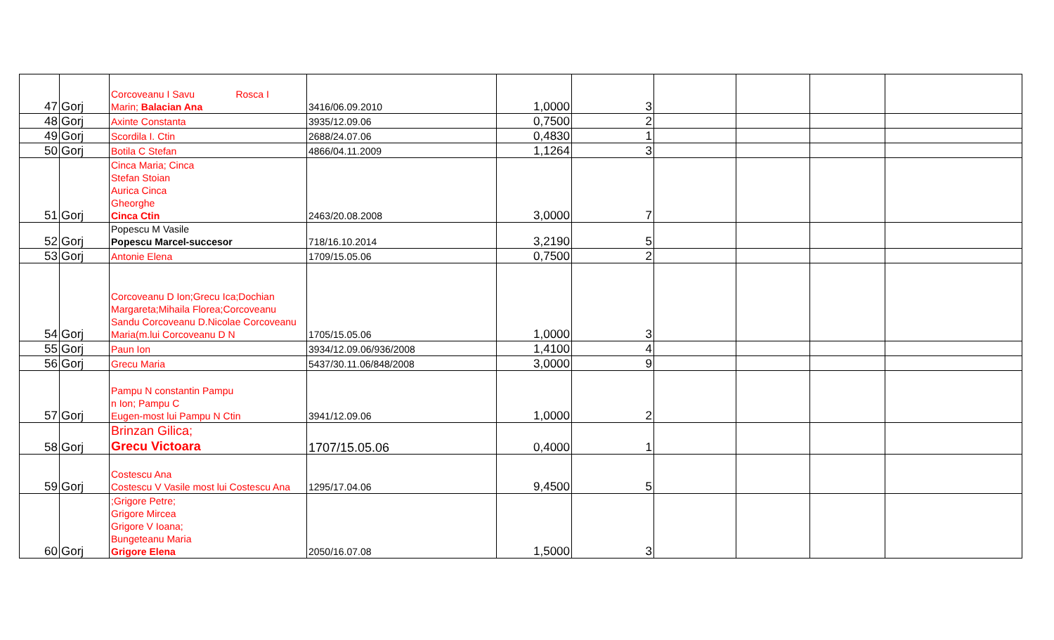| 47 | Gorj | Corcoveanu I Savu Rosca I Marin; Balacian Ana | 3416/06.09.2010 | 1,0000 | 3 | | | | |
| 48 | Gorj | Axinte Constanta | 3935/12.09.06 | 0,7500 | 2 | | | | |
| 49 | Gorj | Scordila I. Ctin | 2688/24.07.06 | 0,4830 | 1 | | | | |
| 50 | Gorj | Botila C Stefan | 4866/04.11.2009 | 1,1264 | 3 | | | | |
| 51 | Gorj | Cinca Maria; Cinca Stefan Stoian Aurica Cinca Gheorghe Cinca Ctin | 2463/20.08.2008 | 3,0000 | 7 | | | | |
| 52 | Gorj | Popescu M Vasile Popescu Marcel-succesor | 718/16.10.2014 | 3,2190 | 5 | | | | |
| 53 | Gorj | Antonie Elena | 1709/15.05.06 | 0,7500 | 2 | | | | |
| 54 | Gorj | Corcoveanu D Ion;Grecu Ica;Dochian Margareta;Mihaila Florea;Corcoveanu Sandu Corcoveanu D.Nicolae Corcoveanu Maria(m.lui Corcoveanu D N | 1705/15.05.06 | 1,0000 | 3 | | | | |
| 55 | Gorj | Paun Ion | 3934/12.09.06/936/2008 | 1,4100 | 4 | | | | |
| 56 | Gorj | Grecu Maria | 5437/30.11.06/848/2008 | 3,0000 | 9 | | | | |
| 57 | Gorj | Pampu N constantin Pampu n Ion; Pampu C Eugen-most lui Pampu N Ctin | 3941/12.09.06 | 1,0000 | 2 | | | | |
| 58 | Gorj | Brinzan Gilica; Grecu Victoara | 1707/15.05.06 | 0,4000 | 1 | | | | |
| 59 | Gorj | Costescu Ana Costescu V Vasile most lui Costescu Ana | 1295/17.04.06 | 9,4500 | 5 | | | | |
| 60 | Gorj | ;Grigore Petre; Grigore Mircea Grigore V Ioana; Bungeteanu Maria Grigore Elena | 2050/16.07.08 | 1,5000 | 3 | | | | |